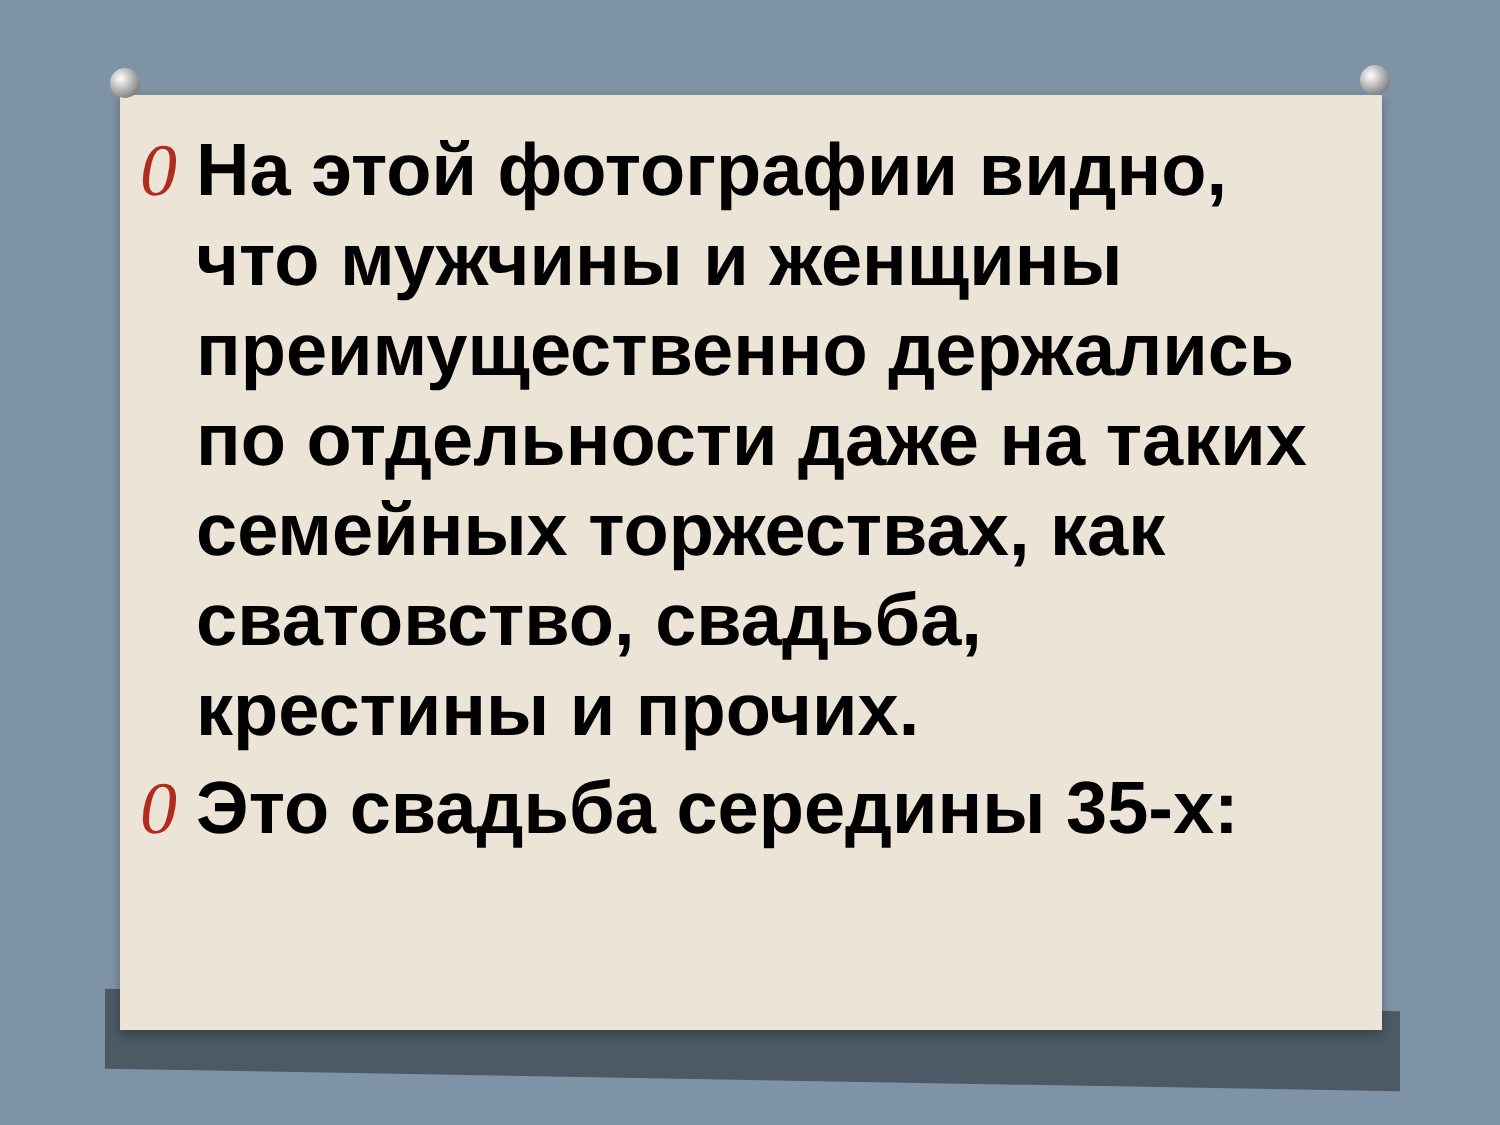0 На этой фотографии видно, что мужчины и женщины преимущественно держались по отдельности даже на таких семейных торжествах, как сватовство, свадьба, крестины и прочих.
0 Это свадьба середины 35-х: